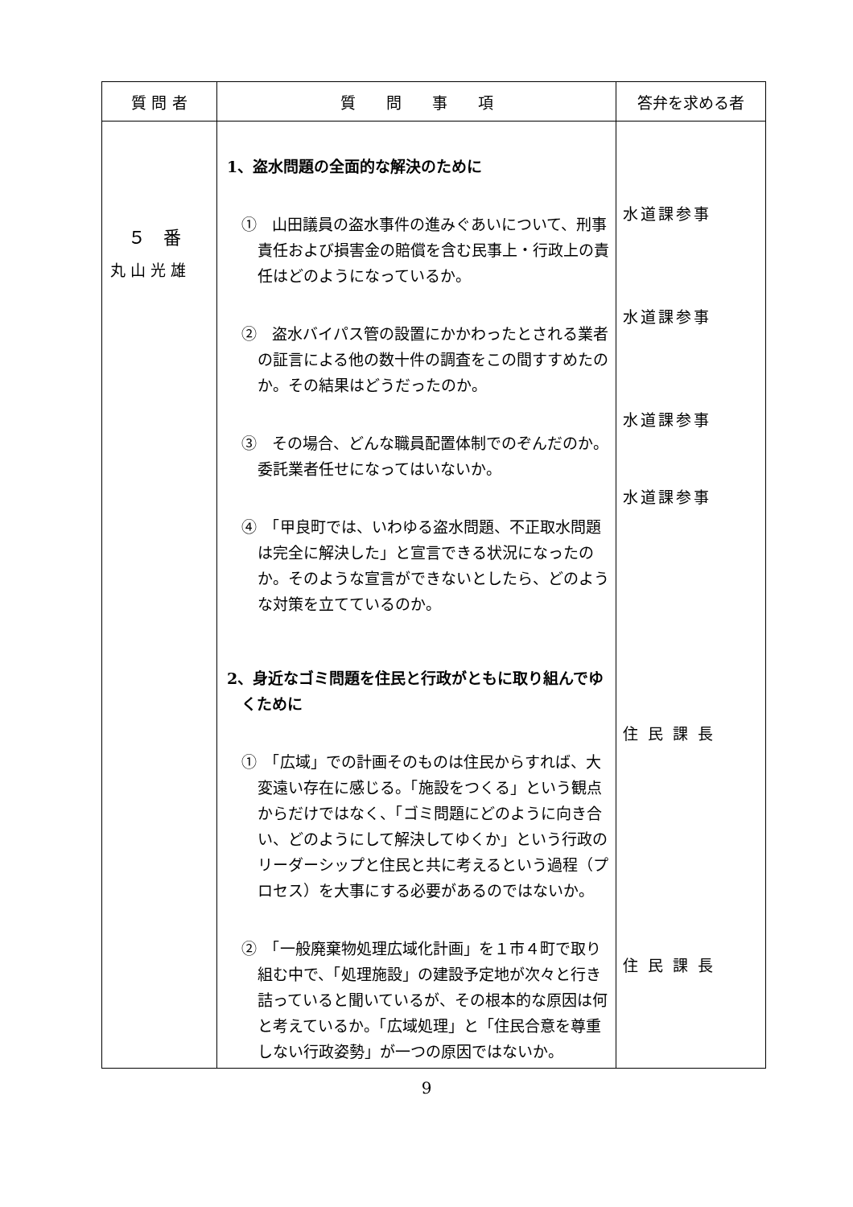| 質 問 者 | 質 問 事 項 | 答弁を求める者 |
| --- | --- | --- |
| ５ 番 丸 山 光 雄 | 1、盗水問題の全面的な解決のために ① 山田議員の盗水事件の進みぐあいについて、刑事責任および損害金の賠償を含む民事上・行政上の責任はどのようになっているか。 ② 盗水バイパス管の設置にかかわったとされる業者の証言による他の数十件の調査をこの間すすめたのか。その結果はどうだったのか。 ③ その場合、どんな職員配置体制でのぞんだのか。委託業者任せになってはいないか。 ④ 「甲良町では、いわゆる盗水問題、不正取水問題は完全に解決した」と宣言できる状況になったのか。そのような宣言ができないとしたら、どのような対策を立てているのか。 2、身近なゴミ問題を住民と行政がともに取り組んでゆくために ① 「広域」での計画そのものは住民からすれば、大変遠い存在に感じる。「施設をつくる」という観点からだけではなく、「ゴミ問題にどのように向き合い、どのようにして解決してゆくか」という行政のリーダーシップと住民と共に考えるという過程（プロセス）を大事にする必要があるのではないか。 ② 「一般廃棄物処理広域化計画」を１市４町で取り組む中で、「処理施設」の建設予定地が次々と行き詰っていると聞いているが、その根本的な原因は何と考えているか。「広域処理」と「住民合意を尊重しない行政姿勢」が一つの原因ではないか。 | 水道課参事 水道課参事 水道課参事 水道課参事 住 民 課 長 住 民 課 長 |
9